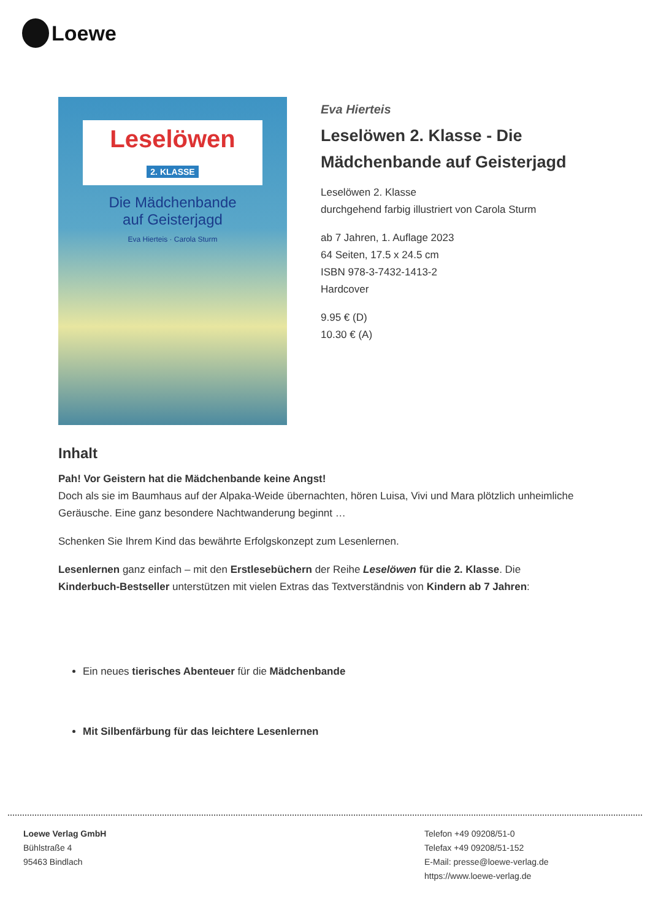Loewe
Leselöwen
2. KLASSE
Die Mädchenbande
auf Geisterjagd
Eva Hierteis · Carola Sturm
Eva Hierteis
Leselöwen 2. Klasse - Die Mädchenbande auf Geisterjagd
Leselöwen 2. Klasse
durchgehend farbig illustriert von Carola Sturm
ab 7 Jahren, 1. Auflage 2023
64 Seiten, 17.5 x 24.5 cm
ISBN 978-3-7432-1413-2
Hardcover
9.95 € (D)
10.30 € (A)
Inhalt
Pah! Vor Geistern hat die Mädchenbande keine Angst!
Doch als sie im Baumhaus auf der Alpaka-Weide übernachten, hören Luisa, Vivi und Mara plötzlich unheimliche Geräusche. Eine ganz besondere Nachtwanderung beginnt …
Schenken Sie Ihrem Kind das bewährte Erfolgskonzept zum Lesenlernen.
Lesenlernen ganz einfach – mit den Erstlesebüchern der Reihe Leselöwen für die 2. Klasse. Die Kinderbuch-Bestseller unterstützen mit vielen Extras das Textverständnis von Kindern ab 7 Jahren:
Ein neues tierisches Abenteuer für die Mädchenbande
Mit Silbenfärbung für das leichtere Lesenlernen
Loewe Verlag GmbH
Bühlstraße 4
95463 Bindlach
Telefon +49 09208/51-0
Telefax +49 09208/51-152
E-Mail: presse@loewe-verlag.de
https://www.loewe-verlag.de